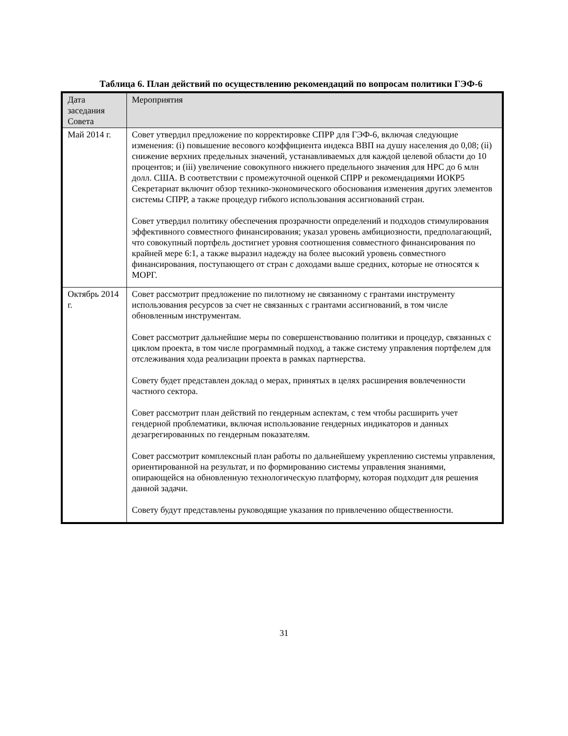Таблица 6. План действий по осуществлению рекомендаций по вопросам политики ГЭФ-6
| Дата заседания Совета | Мероприятия |
| Май 2014 г. | Совет утвердил предложение по корректировке СПРР для ГЭФ-6, включая следующие изменения: (i) повышение весового коэффициента индекса ВВП на душу населения до 0,08; (ii) снижение верхних предельных значений, устанавливаемых для каждой целевой области до 10 процентов; и (iii) увеличение совокупного нижнего предельного значения для НРС до 6 млн долл. США. В соответствии с промежуточной оценкой СПРР и рекомендациями ИОКР5 Секретариат включит обзор технико-экономического обоснования изменения других элементов системы СПРР, а также процедур гибкого использования ассигнований стран. Совет утвердил политику обеспечения прозрачности определений и подходов стимулирования эффективного совместного финансирования; указал уровень амбициозности, предполагающий, что совокупный портфель достигнет уровня соотношения совместного финансирования по крайней мере 6:1, а также выразил надежду на более высокий уровень совместного финансирования, поступающего от стран с доходами выше средних, которые не относятся к МОРГ. |
| Октябрь 2014 г. | Совет рассмотрит предложение по пилотному не связанному с грантами инструменту использования ресурсов за счет не связанных с грантами ассигнований, в том числе обновленным инструментам. Совет рассмотрит дальнейшие меры по совершенствованию политики и процедур, связанных с циклом проекта, в том числе программный подход, а также систему управления портфелем для отслеживания хода реализации проекта в рамках партнерства. Совету будет представлен доклад о мерах, принятых в целях расширения вовлеченности частного сектора. Совет рассмотрит план действий по гендерным аспектам, с тем чтобы расширить учет гендерной проблематики, включая использование гендерных индикаторов и данных дезагрегированных по гендерным показателям. Совет рассмотрит комплексный план работы по дальнейшему укреплению системы управления, ориентированной на результат, и по формированию системы управления знаниями, опирающейся на обновленную технологическую платформу, которая подходит для решения данной задачи. Совету будут представлены руководящие указания по привлечению общественности. |
31